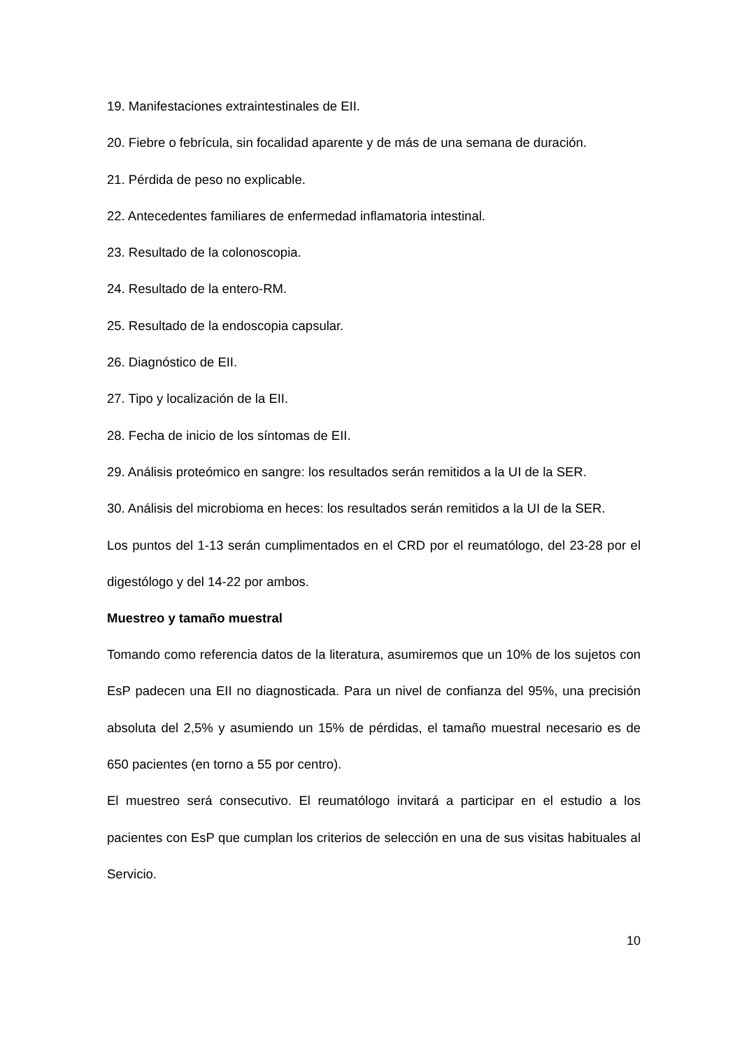19. Manifestaciones extraintestinales de EII.
20. Fiebre o febrícula, sin focalidad aparente y de más de una semana de duración.
21. Pérdida de peso no explicable.
22. Antecedentes familiares de enfermedad inflamatoria intestinal.
23. Resultado de la colonoscopia.
24. Resultado de la entero-RM.
25. Resultado de la endoscopia capsular.
26. Diagnóstico de EII.
27. Tipo y localización de la EII.
28. Fecha de inicio de los síntomas de EII.
29. Análisis proteómico en sangre: los resultados serán remitidos a la UI de la SER.
30. Análisis del microbioma en heces: los resultados serán remitidos a la UI de la SER.
Los puntos del 1-13 serán cumplimentados en el CRD por el reumatólogo, del 23-28 por el digestólogo y del 14-22 por ambos.
Muestreo y tamaño muestral
Tomando como referencia datos de la literatura, asumiremos que un 10% de los sujetos con EsP padecen una EII no diagnosticada. Para un nivel de confianza del 95%, una precisión absoluta del 2,5% y asumiendo un 15% de pérdidas, el tamaño muestral necesario es de 650 pacientes (en torno a 55 por centro).
El muestreo será consecutivo. El reumatólogo invitará a participar en el estudio a los pacientes con EsP que cumplan los criterios de selección en una de sus visitas habituales al Servicio.
10